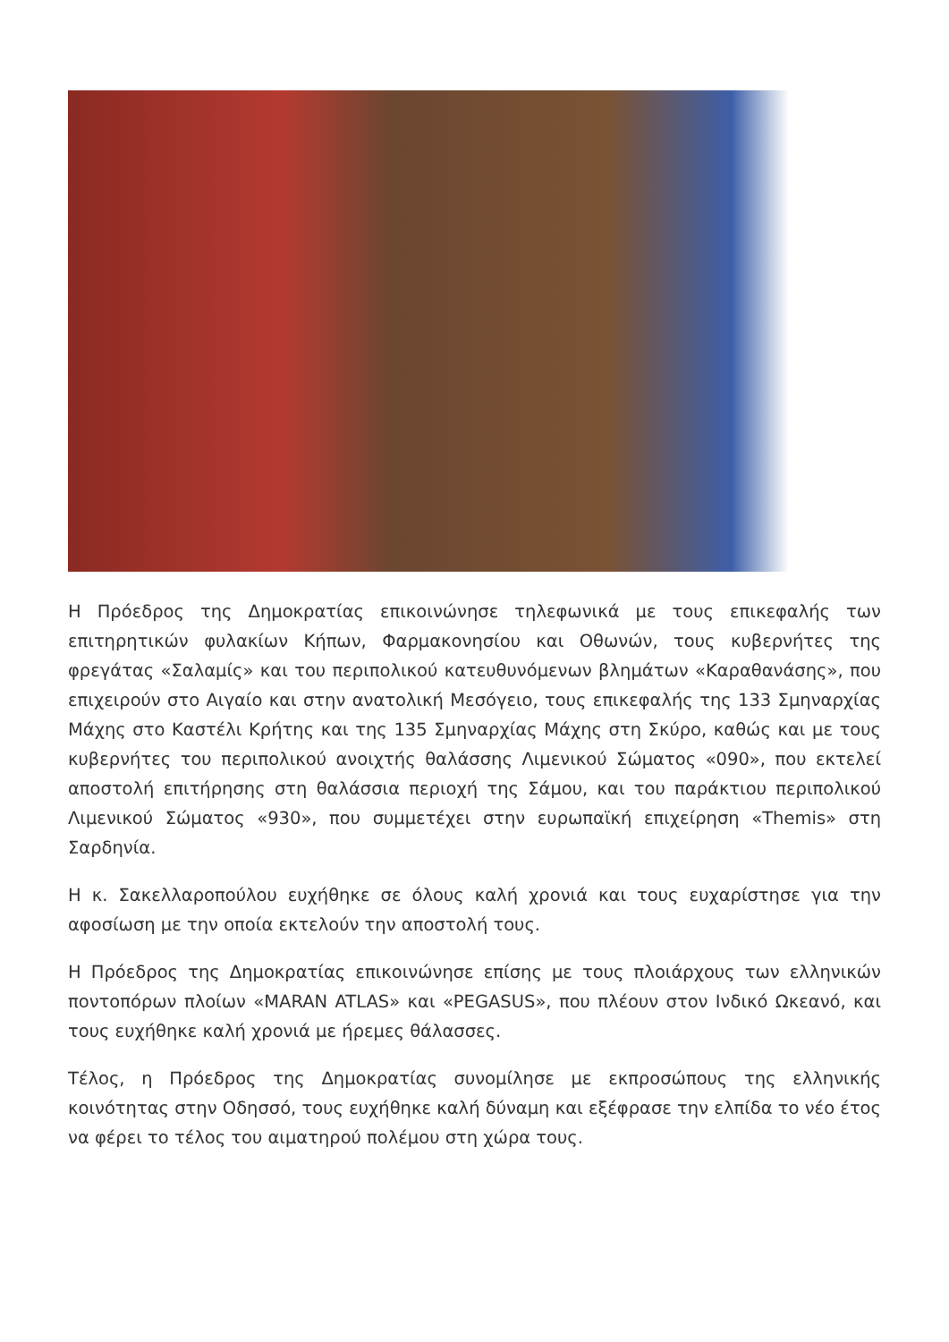Η Πρόεδρος της Δημοκρατίας επικοινώνησε τηλεφωνικά με τους επικεφαλής των επιτηρητικών φυλακίων Κήπων, Φαρμακονησίου και Οθωνών, τους κυβερνήτες της φρεγάτας «Σαλαμίς» και του περιπολικού κατευθυνόμενων βλημάτων «Καραθανάσης», που επιχειρούν στο Αιγαίο και στην ανατολική Μεσόγειο, τους επικεφαλής της 133 Σμηναρχίας Μάχης στο Καστέλι Κρήτης και της 135 Σμηναρχίας Μάχης στη Σκύρο, καθώς και με τους κυβερνήτες του περιπολικού ανοιχτής θαλάσσης Λιμενικού Σώματος «090», που εκτελεί αποστολή επιτήρησης στη θαλάσσια περιοχή της Σάμου, και του παράκτιου περιπολικού Λιμενικού Σώματος «930», που συμμετέχει στην ευρωπαϊκή επιχείρηση «Themis» στη Σαρδηνία.
Η κ. Σακελλαροπούλου ευχήθηκε σε όλους καλή χρονιά και τους ευχαρίστησε για την αφοσίωση με την οποία εκτελούν την αποστολή τους.
Η Πρόεδρος της Δημοκρατίας επικοινώνησε επίσης με τους πλοιάρχους των ελληνικών ποντοπόρων πλοίων «MARAN ATLAS» και «PEGASUS», που πλέουν στον Ινδικό Ωκεανό, και τους ευχήθηκε καλή χρονιά με ήρεμες θάλασσες.
Τέλος, η Πρόεδρος της Δημοκρατίας συνομίλησε με εκπροσώπους της ελληνικής κοινότητας στην Οδησσό, τους ευχήθηκε καλή δύναμη και εξέφρασε την ελπίδα το νέο έτος να φέρει το τέλος του αιματηρού πολέμου στη χώρα τους.